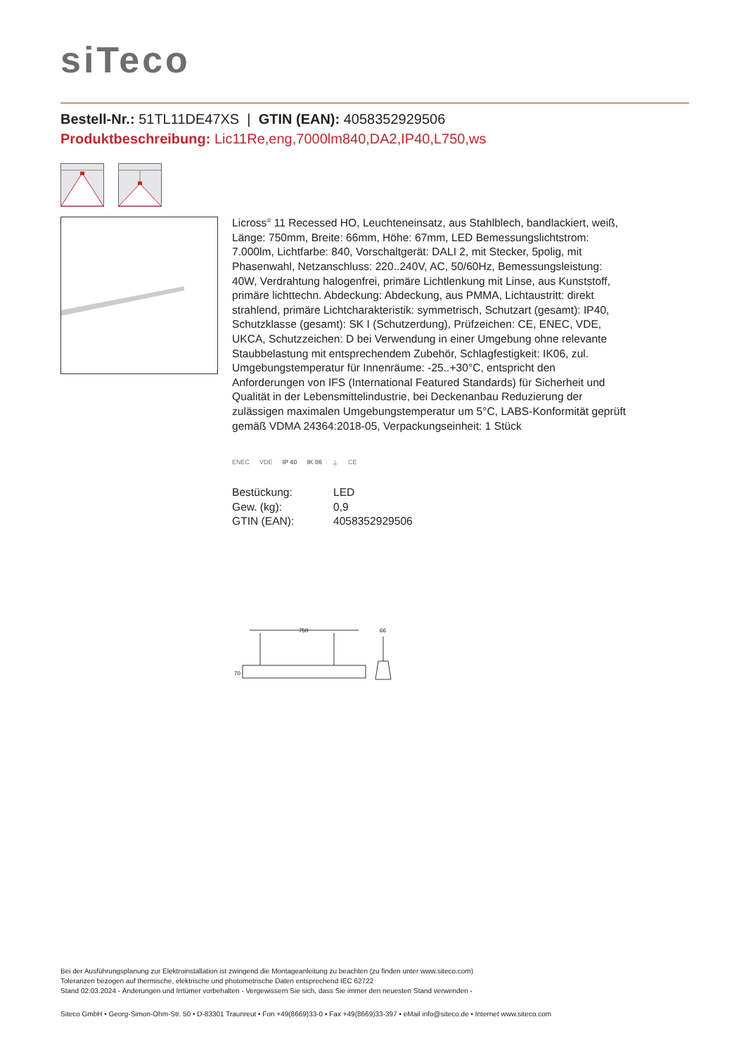siTeco
Bestell-Nr.: 51TL11DE47XS | GTIN (EAN): 4058352929506
Produktbeschreibung: Lic11Re,eng,7000lm840,DA2,IP40,L750,ws
Licross<sup>®</sup> 11 Recessed HO, Leuchteneinsatz, aus Stahlblech, bandlackiert, weiß, Länge: 750mm, Breite: 66mm, Höhe: 67mm, LED Bemessungslichtstrom: 7.000lm, Lichtfarbe: 840, Vorschaltgerät: DALI 2, mit Stecker, 5polig, mit Phasenwahl, Netzanschluss: 220..240V, AC, 50/60Hz, Bemessungsleistung: 40W, Verdrahtung halogenfrei, primäre Lichtlenkung mit Linse, aus Kunststoff, primäre lichttechn. Abdeckung: Abdeckung, aus PMMA, Lichtaustritt: direkt strahlend, primäre Lichtcharakteristik: symmetrisch, Schutzart (gesamt): IP40, Schutzklasse (gesamt): SK I (Schutzerdung), Prüfzeichen: CE, ENEC, VDE, UKCA, Schutzzeichen: D bei Verwendung in einer Umgebung ohne relevante Staubbelastung mit entsprechendem Zubehör, Schlagfestigkeit: IK06, zul. Umgebungstemperatur für Innenräume: -25..+30°C, entspricht den Anforderungen von IFS (International Featured Standards) für Sicherheit und Qualität in der Lebensmittelindustrie, bei Deckenanbau Reduzierung der zulässigen maximalen Umgebungstemperatur um 5°C, LABS-Konformität geprüft gemäß VDMA 24364:2018-05, Verpackungseinheit: 1 Stück
ENEC VDE IP 40 IK 06 ⏚ CE
| Bestückung: | LED |
| Gew. (kg): | 0,9 |
| GTIN (EAN): | 4058352929506 |
750
66
70
Bei der Ausführungsplanung zur Elektroinstallation ist zwingend die Montageanleitung zu beachten (zu finden unter www.siteco.com)
Toleranzen bezogen auf thermische, elektrische und photometrische Daten entsprechend IEC 62722
Stand 02.03.2024 - Änderungen und Irrtümer vorbehalten - Vergewissern Sie sich, dass Sie immer den neuesten Stand verwenden -
Siteco GmbH • Georg-Simon-Ohm-Str. 50 • D-83301 Traunreut • Fon +49(8669)33-0 • Fax +49(8669)33-397 • eMail info@siteco.de • Internet www.siteco.com